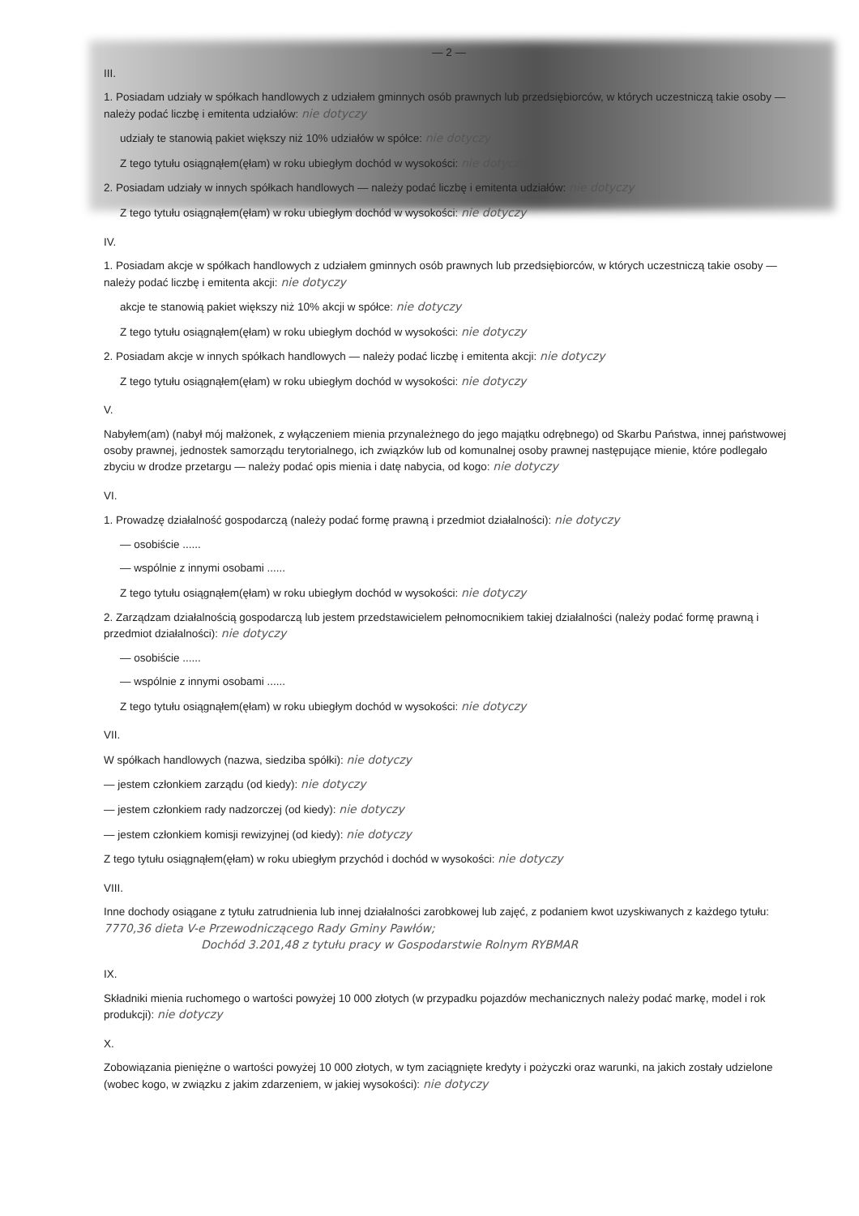— 2 —
III.
1. Posiadam udziały w spółkach handlowych z udziałem gminnych osób prawnych lub przedsiębiorców, w których uczestniczą takie osoby — należy podać liczbę i emitenta udziałów: nie dotyczy
udziały te stanowią pakiet większy niż 10% udziałów w spółce: nie dotyczy
Z tego tytułu osiągnąłem(ęłam) w roku ubiegłym dochód w wysokości: nie dotyczy
2. Posiadam udziały w innych spółkach handlowych — należy podać liczbę i emitenta udziałów: nie dotyczy
Z tego tytułu osiągnąłem(ęłam) w roku ubiegłym dochód w wysokości: nie dotyczy
IV.
1. Posiadam akcje w spółkach handlowych z udziałem gminnych osób prawnych lub przedsiębiorców, w których uczestniczą takie osoby — należy podać liczbę i emitenta akcji: nie dotyczy
akcje te stanowią pakiet większy niż 10% akcji w spółce: nie dotyczy
Z tego tytułu osiągnąłem(ęłam) w roku ubiegłym dochód w wysokości: nie dotyczy
2. Posiadam akcje w innych spółkach handlowych — należy podać liczbę i emitenta akcji: nie dotyczy
Z tego tytułu osiągnąłem(ęłam) w roku ubiegłym dochód w wysokości: nie dotyczy
V.
Nabyłem(am) (nabył mój małżonek, z wyłączeniem mienia przynależnego do jego majątku odrębnego) od Skarbu Państwa, innej państwowej osoby prawnej, jednostek samorządu terytorialnego, ich związków lub od komunalnej osoby prawnej następujące mienie, które podlegało zbyciu w drodze przetargu — należy podać opis mienia i datę nabycia, od kogo: nie dotyczy
VI.
1. Prowadzę działalność gospodarczą (należy podać formę prawną i przedmiot działalności): nie dotyczy
— osobiście ......
— wspólnie z innymi osobami ......
Z tego tytułu osiągnąłem(ęłam) w roku ubiegłym dochód w wysokości: nie dotyczy
2. Zarządzam działalnością gospodarczą lub jestem przedstawicielem pełnomocnikiem takiej działalności (należy podać formę prawną i przedmiot działalności): nie dotyczy
— osobiście ......
— wspólnie z innymi osobami ......
Z tego tytułu osiągnąłem(ęłam) w roku ubiegłym dochód w wysokości: nie dotyczy
VII.
W spółkach handlowych (nazwa, siedziba spółki): nie dotyczy
— jestem członkiem zarządu (od kiedy): nie dotyczy
— jestem członkiem rady nadzorczej (od kiedy): nie dotyczy
— jestem członkiem komisji rewizyjnej (od kiedy): nie dotyczy
Z tego tytułu osiągnąłem(ęłam) w roku ubiegłym przychód i dochód w wysokości: nie dotyczy
VIII.
Inne dochody osiągane z tytułu zatrudnienia lub innej działalności zarobkowej lub zajęć, z podaniem kwot uzyskiwanych z każdego tytułu: 7770,36 dieta V-e Przewodniczącego Rady Gminy Pawłów;
Dochód 3.201,48 z tytułu pracy w Gospodarstwie Rolnym RYBMAR
IX.
Składniki mienia ruchomego o wartości powyżej 10 000 złotych (w przypadku pojazdów mechanicznych należy podać markę, model i rok produkcji): nie dotyczy
X.
Zobowiązania pieniężne o wartości powyżej 10 000 złotych, w tym zaciągnięte kredyty i pożyczki oraz warunki, na jakich zostały udzielone (wobec kogo, w związku z jakim zdarzeniem, w jakiej wysokości): nie dotyczy